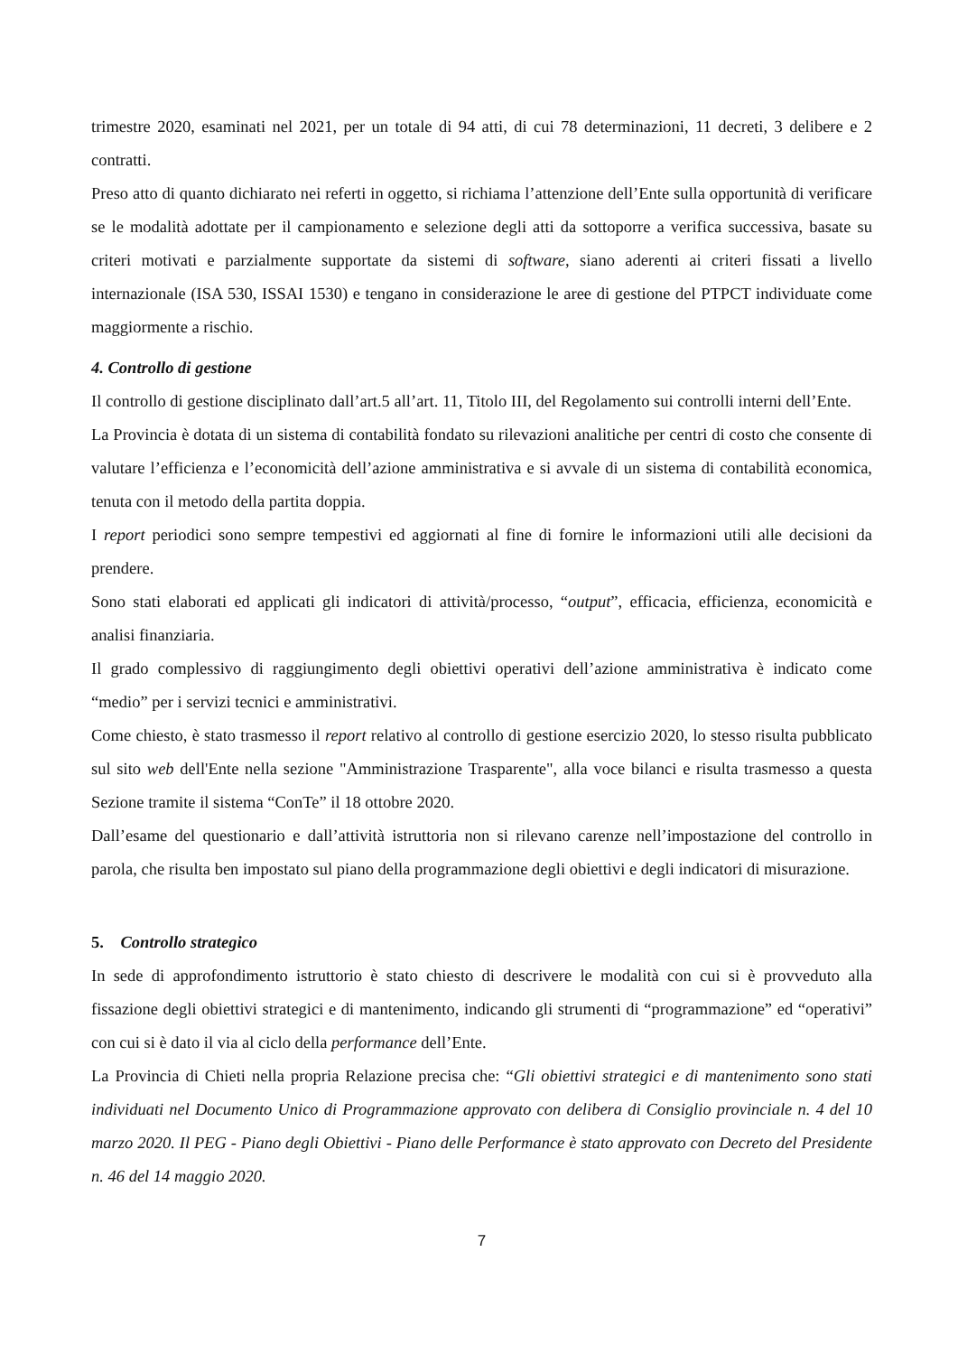trimestre 2020, esaminati nel 2021, per un totale di 94 atti, di cui 78 determinazioni, 11 decreti, 3 delibere e 2 contratti.
Preso atto di quanto dichiarato nei referti in oggetto, si richiama l’attenzione dell’Ente sulla opportunità di verificare se le modalità adottate per il campionamento e selezione degli atti da sottoporre a verifica successiva, basate su criteri motivati e parzialmente supportate da sistemi di software, siano aderenti ai criteri fissati a livello internazionale (ISA 530, ISSAI 1530) e tengano in considerazione le aree di gestione del PTPCT individuate come maggiormente a rischio.
4. Controllo di gestione
Il controllo di gestione disciplinato dall’art.5 all’art. 11, Titolo III, del Regolamento sui controlli interni dell’Ente.
La Provincia è dotata di un sistema di contabilità fondato su rilevazioni analitiche per centri di costo che consente di valutare l’efficienza e l’economicità dell’azione amministrativa e si avvale di un sistema di contabilità economica, tenuta con il metodo della partita doppia.
I report periodici sono sempre tempestivi ed aggiornati al fine di fornire le informazioni utili alle decisioni da prendere.
Sono stati elaborati ed applicati gli indicatori di attività/processo, “output”, efficacia, efficienza, economicità e analisi finanziaria.
Il grado complessivo di raggiungimento degli obiettivi operativi dell’azione amministrativa è indicato come “medio” per i servizi tecnici e amministrativi.
Come chiesto, è stato trasmesso il report relativo al controllo di gestione esercizio 2020, lo stesso risulta pubblicato sul sito web dell'Ente nella sezione "Amministrazione Trasparente", alla voce bilanci e risulta trasmesso a questa Sezione tramite il sistema “ConTe” il 18 ottobre 2020.
Dall’esame del questionario e dall’attività istruttoria non si rilevano carenze nell’impostazione del controllo in parola, che risulta ben impostato sul piano della programmazione degli obiettivi e degli indicatori di misurazione.
5. Controllo strategico
In sede di approfondimento istruttorio è stato chiesto di descrivere le modalità con cui si è provveduto alla fissazione degli obiettivi strategici e di mantenimento, indicando gli strumenti di “programmazione” ed “operativi” con cui si è dato il via al ciclo della performance dell’Ente.
La Provincia di Chieti nella propria Relazione precisa che: “Gli obiettivi strategici e di mantenimento sono stati individuati nel Documento Unico di Programmazione approvato con delibera di Consiglio provinciale n. 4 del 10 marzo 2020. Il PEG - Piano degli Obiettivi - Piano delle Performance è stato approvato con Decreto del Presidente n. 46 del 14 maggio 2020.
7